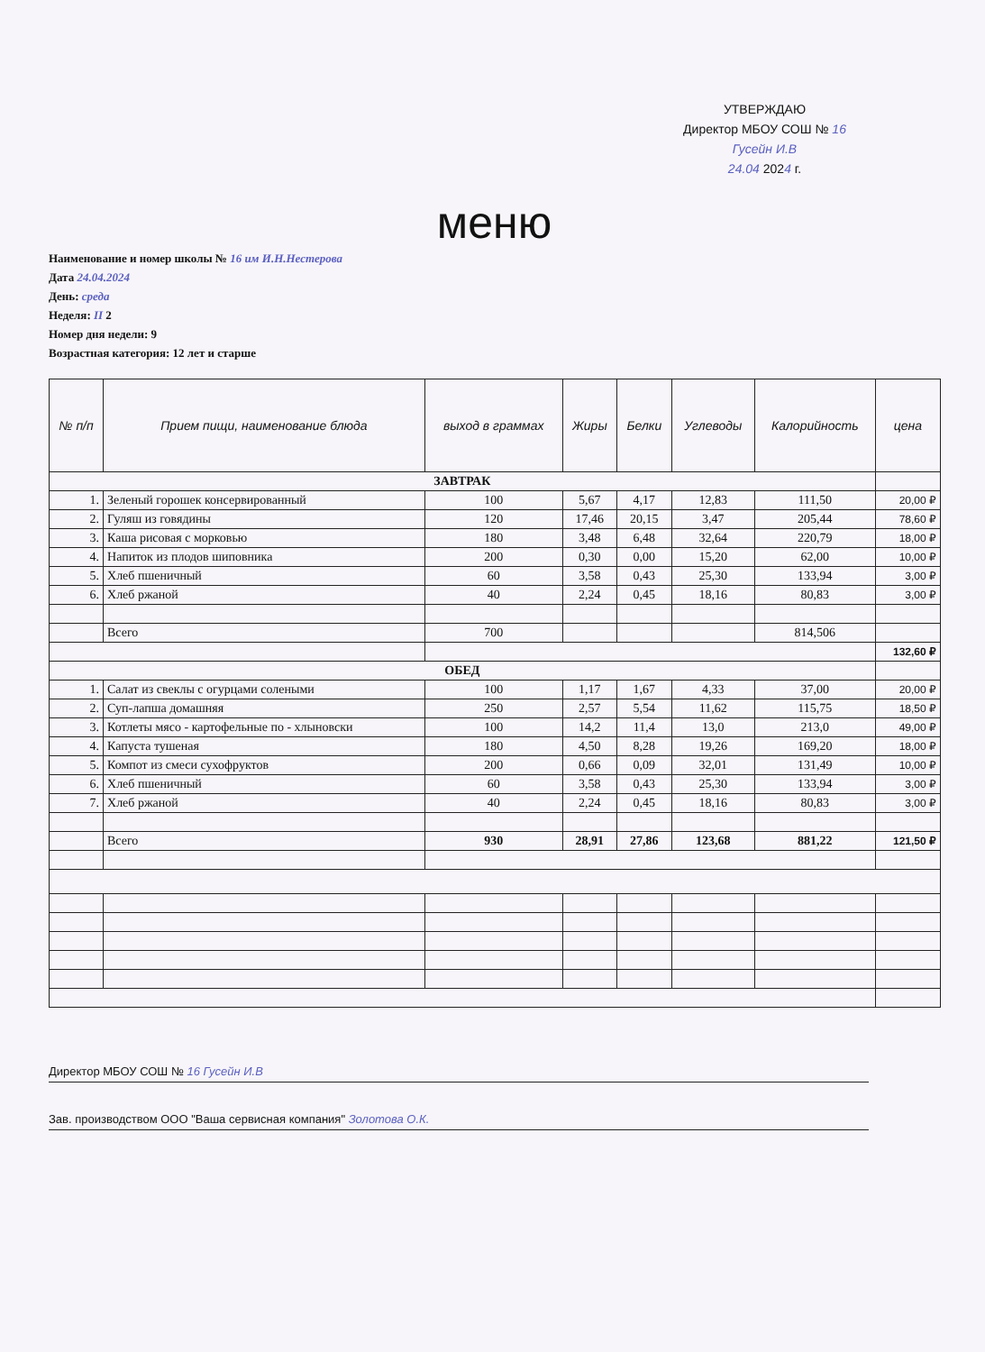УТВЕРЖДАЮ
Директор МБОУ СОШ № 16
Гусейн И.В
24.04 2024 г.
меню
Наименование и номер школы № 16 им И.Н.Нестерова
Дата 24.04.2024
День: среда
Неделя: II 2
Номер дня недели: 9
Возрастная категория: 12 лет и старше
| № п/п | Прием пищи, наименование блюда | выход в граммах | Жиры | Белки | Углеводы | Калорийность | цена |
| --- | --- | --- | --- | --- | --- | --- | --- |
| ЗАВТРАК | | | | | | | |
| 1. | Зеленый горошек консервированный | 100 | 5,67 | 4,17 | 12,83 | 111,50 | 20,00 ₽ |
| 2. | Гуляш из говядины | 120 | 17,46 | 20,15 | 3,47 | 205,44 | 78,60 ₽ |
| 3. | Каша рисовая с морковью | 180 | 3,48 | 6,48 | 32,64 | 220,79 | 18,00 ₽ |
| 4. | Напиток из плодов шиповника | 200 | 0,30 | 0,00 | 15,20 | 62,00 | 10,00 ₽ |
| 5. | Хлеб пшеничный | 60 | 3,58 | 0,43 | 25,30 | 133,94 | 3,00 ₽ |
| 6. | Хлеб ржаной | 40 | 2,24 | 0,45 | 18,16 | 80,83 | 3,00 ₽ |
| | Всего | 700 | | | | 814,506 | |
| | | | | | | | 132,60 ₽ |
| ОБЕД | | | | | | | |
| 1. | Салат из свеклы с огурцами солеными | 100 | 1,17 | 1,67 | 4,33 | 37,00 | 20,00 ₽ |
| 2. | Суп-лапша домашняя | 250 | 2,57 | 5,54 | 11,62 | 115,75 | 18,50 ₽ |
| 3. | Котлеты мясо - картофельные по - хлыновски | 100 | 14,2 | 11,4 | 13,0 | 213,0 | 49,00 ₽ |
| 4. | Капуста тушеная | 180 | 4,50 | 8,28 | 19,26 | 169,20 | 18,00 ₽ |
| 5. | Компот из смеси сухофруктов | 200 | 0,66 | 0,09 | 32,01 | 131,49 | 10,00 ₽ |
| 6. | Хлеб пшеничный | 60 | 3,58 | 0,43 | 25,30 | 133,94 | 3,00 ₽ |
| 7. | Хлеб ржаной | 40 | 2,24 | 0,45 | 18,16 | 80,83 | 3,00 ₽ |
| | Всего | 930 | 28,91 | 27,86 | 123,68 | 881,22 | 121,50 ₽ |
Директор МБОУ СОШ № 16 Гусейн И.В
Зав. производством ООО "Ваша сервисная компания" Золотова О.К.